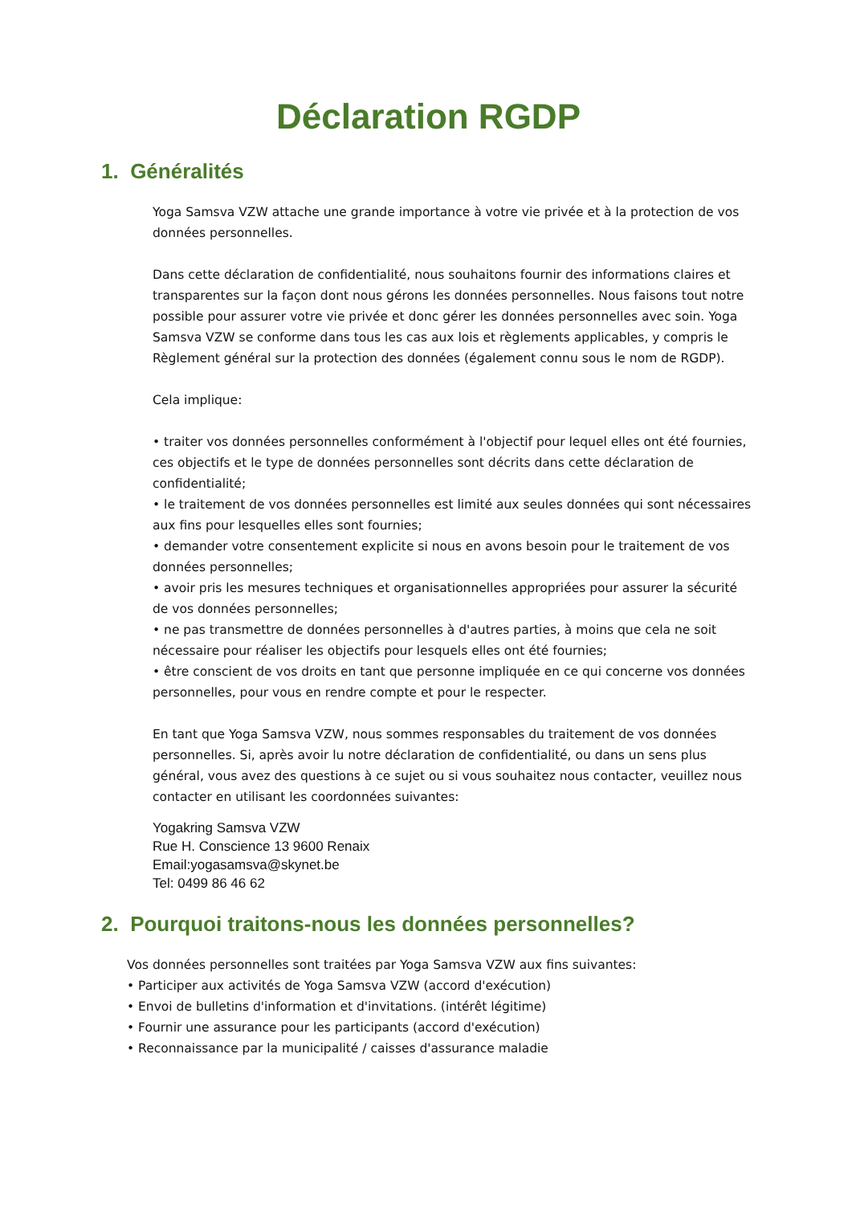Déclaration RGDP
1. Généralités
Yoga Samsva VZW attache une grande importance à votre vie privée et à la protection de vos données personnelles.
Dans cette déclaration de confidentialité, nous souhaitons fournir des informations claires et transparentes sur la façon dont nous gérons les données personnelles. Nous faisons tout notre possible pour assurer votre vie privée et donc gérer les données personnelles avec soin. Yoga Samsva VZW se conforme dans tous les cas aux lois et règlements applicables, y compris le Règlement général sur la protection des données (également connu sous le nom de RGDP).
Cela implique:
• traiter vos données personnelles conformément à l'objectif pour lequel elles ont été fournies, ces objectifs et le type de données personnelles sont décrits dans cette déclaration de confidentialité;
• le traitement de vos données personnelles est limité aux seules données qui sont nécessaires aux fins pour lesquelles elles sont fournies;
• demander votre consentement explicite si nous en avons besoin pour le traitement de vos données personnelles;
• avoir pris les mesures techniques et organisationnelles appropriées pour assurer la sécurité de vos données personnelles;
• ne pas transmettre de données personnelles à d'autres parties, à moins que cela ne soit nécessaire pour réaliser les objectifs pour lesquels elles ont été fournies;
• être conscient de vos droits en tant que personne impliquée en ce qui concerne vos données personnelles, pour vous en rendre compte et pour le respecter.
En tant que Yoga Samsva VZW, nous sommes responsables du traitement de vos données personnelles. Si, après avoir lu notre déclaration de confidentialité, ou dans un sens plus général, vous avez des questions à ce sujet ou si vous souhaitez nous contacter, veuillez nous contacter en utilisant les coordonnées suivantes:
Yogakring Samsva VZW
Rue H. Conscience 13 9600 Renaix
Email:yogasamsva@skynet.be
Tel: 0499 86 46 62
2. Pourquoi traitons-nous les données personnelles?
Vos données personnelles sont traitées par Yoga Samsva VZW aux fins suivantes:
• Participer aux activités de Yoga Samsva VZW (accord d'exécution)
• Envoi de bulletins d'information et d'invitations. (intérêt légitime)
• Fournir une assurance pour les participants (accord d'exécution)
• Reconnaissance par la municipalité / caisses d'assurance maladie